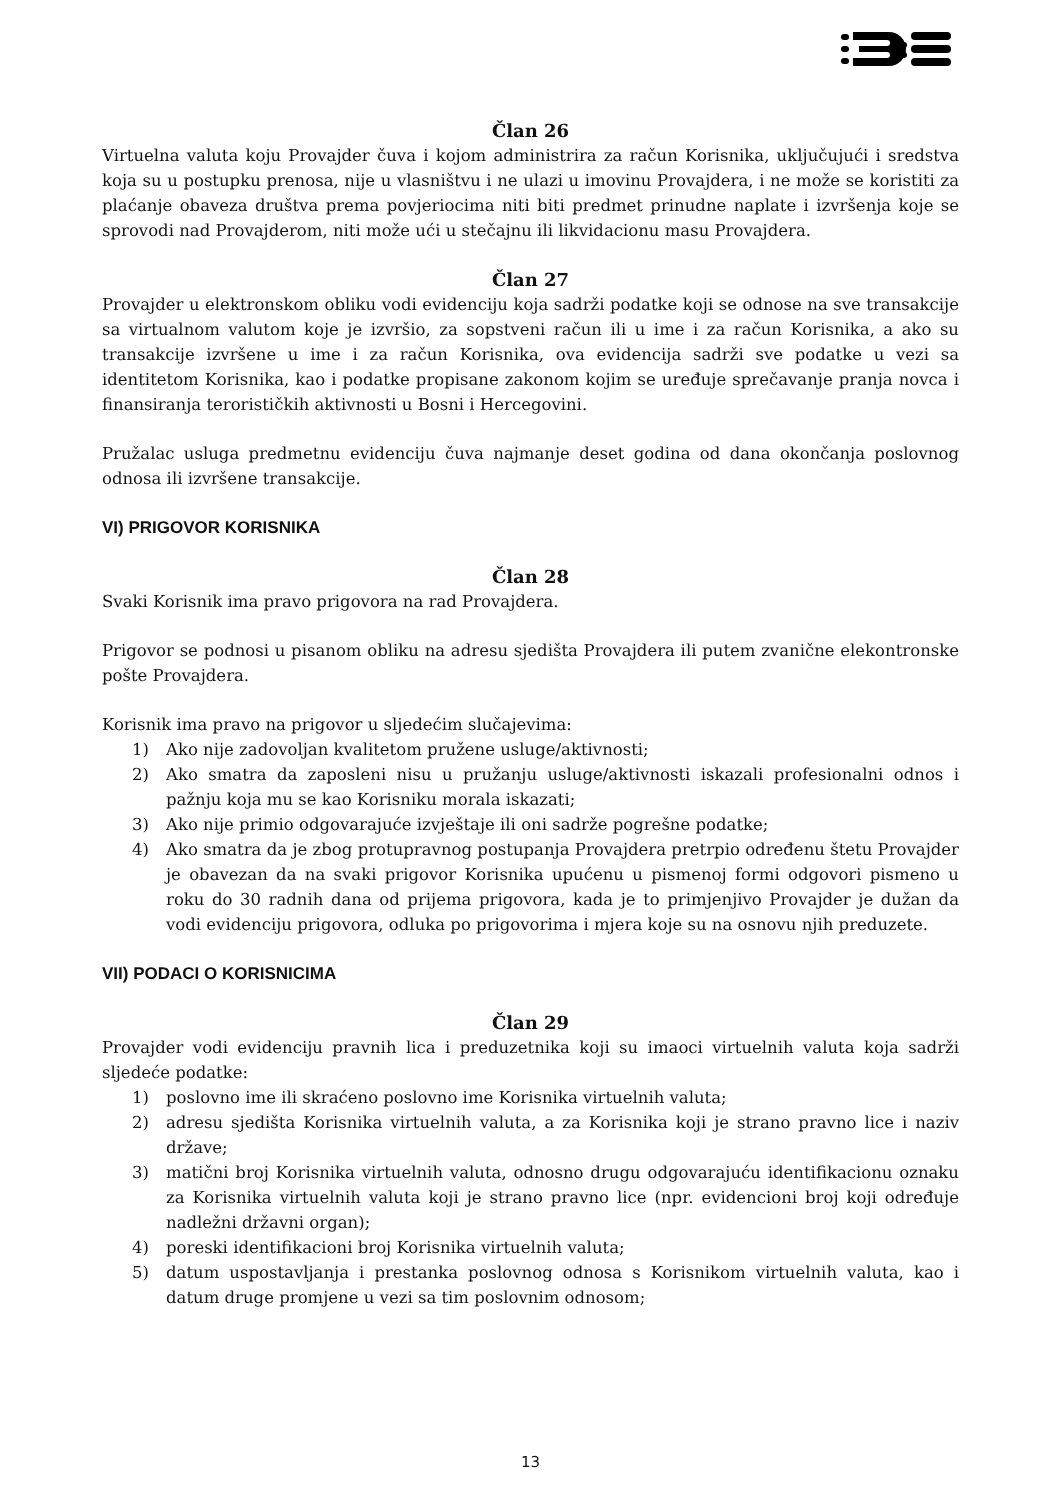Član 26
Virtuelna valuta koju Provajder čuva i kojom administrira za račun Korisnika, uključujući i sredstva koja su u postupku prenosa, nije u vlasništvu i ne ulazi u imovinu Provajdera, i ne može se koristiti za plaćanje obaveza društva prema povjeriocima niti biti predmet prinudne naplate i izvršenja koje se sprovodi nad Provajderom, niti može ući u stečajnu ili likvidacionu masu Provajdera.
Član 27
Provajder u elektronskom obliku vodi evidenciju koja sadrži podatke koji se odnose na sve transakcije sa virtualnom valutom koje je izvršio, za sopstveni račun ili u ime i za račun Korisnika, a ako su transakcije izvršene u ime i za račun Korisnika, ova evidencija sadrži sve podatke u vezi sa identitetom Korisnika, kao i podatke propisane zakonom kojim se uređuje sprečavanje pranja novca i finansiranja terorističkih aktivnosti u Bosni i Hercegovini.
Pružalac usluga predmetnu evidenciju čuva najmanje deset godina od dana okončanja poslovnog odnosa ili izvršene transakcije.
VI) PRIGOVOR KORISNIKA
Član 28
Svaki Korisnik ima pravo prigovora na rad Provajdera.
Prigovor se podnosi u pisanom obliku na adresu sjedišta Provajdera ili putem zvanične elekontronske pošte Provajdera.
Korisnik ima pravo na prigovor u sljedećim slučajevima:
1) Ako nije zadovoljan kvalitetom pružene usluge/aktivnosti;
2) Ako smatra da zaposleni nisu u pružanju usluge/aktivnosti iskazali profesionalni odnos i pažnju koja mu se kao Korisniku morala iskazati;
3) Ako nije primio odgovarajuće izvještaje ili oni sadrže pogrešne podatke;
4) Ako smatra da je zbog protupravnog postupanja Provajdera pretrpio određenu štetu Provajder je obavezan da na svaki prigovor Korisnika upućenu u pismenoj formi odgovori pismeno u roku do 30 radnih dana od prijema prigovora, kada je to primjenjivo Provajder je dužan da vodi evidenciju prigovora, odluka po prigovorima i mjera koje su na osnovu njih preduzete.
VII) PODACI O KORISNICIMA
Član 29
Provajder vodi evidenciju pravnih lica i preduzetnika koji su imaoci virtuelnih valuta koja sadrži sljedeće podatke:
1) poslovno ime ili skraćeno poslovno ime Korisnika virtuelnih valuta;
2) adresu sjedišta Korisnika virtuelnih valuta, a za Korisnika koji je strano pravno lice i naziv države;
3) matični broj Korisnika virtuelnih valuta, odnosno drugu odgovarajuću identifikacionu oznaku za Korisnika virtuelnih valuta koji je strano pravno lice (npr. evidencioni broj koji određuje nadležni državni organ);
4) poreski identifikacioni broj Korisnika virtuelnih valuta;
5) datum uspostavljanja i prestanka poslovnog odnosa s Korisnikom virtuelnih valuta, kao i datum druge promjene u vezi sa tim poslovnim odnosom;
13